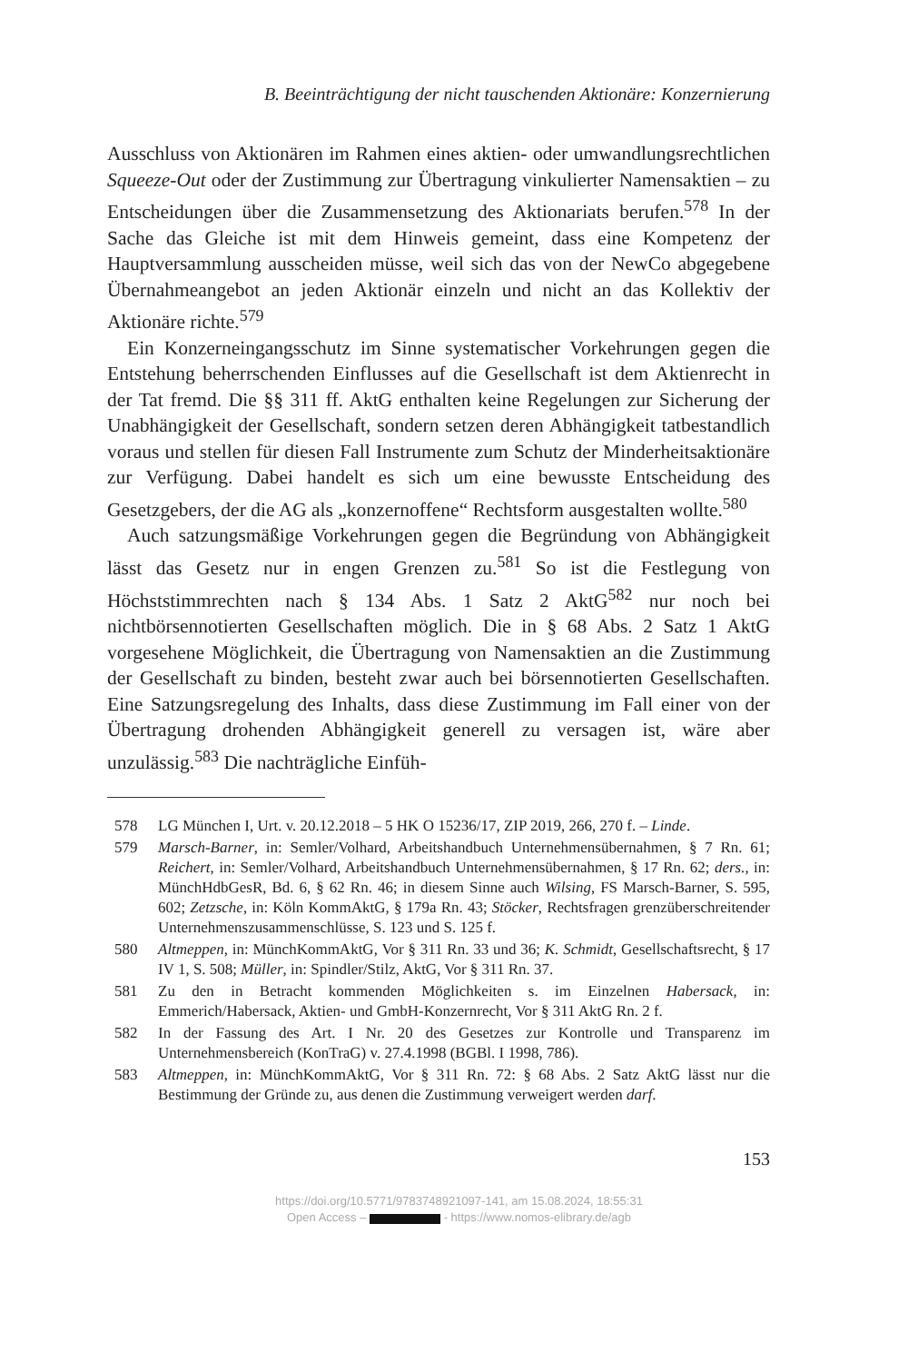B. Beeinträchtigung der nicht tauschenden Aktionäre: Konzernierung
Ausschluss von Aktionären im Rahmen eines aktien- oder umwandlungsrechtlichen Squeeze-Out oder der Zustimmung zur Übertragung vinkulierter Namensaktien – zu Entscheidungen über die Zusammensetzung des Aktionariats berufen.<sup>578</sup> In der Sache das Gleiche ist mit dem Hinweis gemeint, dass eine Kompetenz der Hauptversammlung ausscheiden müsse, weil sich das von der NewCo abgegebene Übernahmeangebot an jeden Aktionär einzeln und nicht an das Kollektiv der Aktionäre richte.<sup>579</sup>
Ein Konzerneingangsschutz im Sinne systematischer Vorkehrungen gegen die Entstehung beherrschenden Einflusses auf die Gesellschaft ist dem Aktienrecht in der Tat fremd. Die §§ 311 ff. AktG enthalten keine Regelungen zur Sicherung der Unabhängigkeit der Gesellschaft, sondern setzen deren Abhängigkeit tatbestandlich voraus und stellen für diesen Fall Instrumente zum Schutz der Minderheitsaktionäre zur Verfügung. Dabei handelt es sich um eine bewusste Entscheidung des Gesetzgebers, der die AG als „konzernoffene“ Rechtsform ausgestalten wollte.<sup>580</sup>
Auch satzungsmäßige Vorkehrungen gegen die Begründung von Abhängigkeit lässt das Gesetz nur in engen Grenzen zu.<sup>581</sup> So ist die Festlegung von Höchststimmrechten nach § 134 Abs. 1 Satz 2 AktG<sup>582</sup> nur noch bei nichtbörsennotierten Gesellschaften möglich. Die in § 68 Abs. 2 Satz 1 AktG vorgesehene Möglichkeit, die Übertragung von Namensaktien an die Zustimmung der Gesellschaft zu binden, besteht zwar auch bei börsennotierten Gesellschaften. Eine Satzungsregelung des Inhalts, dass diese Zustimmung im Fall einer von der Übertragung drohenden Abhängigkeit generell zu versagen ist, wäre aber unzulässig.<sup>583</sup> Die nachträgliche Einfüh-
578 LG München I, Urt. v. 20.12.2018 – 5 HK O 15236/17, ZIP 2019, 266, 270 f. – Linde.
579 Marsch-Barner, in: Semler/Volhard, Arbeitshandbuch Unternehmensübernahmen, § 7 Rn. 61; Reichert, in: Semler/Volhard, Arbeitshandbuch Unternehmensübernahmen, § 17 Rn. 62; ders., in: MünchHdbGesR, Bd. 6, § 62 Rn. 46; in diesem Sinne auch Wilsing, FS Marsch-Barner, S. 595, 602; Zetzsche, in: Köln KommAktG, § 179a Rn. 43; Stöcker, Rechtsfragen grenzüberschreitender Unternehmenszusammenschlüsse, S. 123 und S. 125 f.
580 Altmeppen, in: MünchKommAktG, Vor § 311 Rn. 33 und 36; K. Schmidt, Gesellschaftsrecht, § 17 IV 1, S. 508; Müller, in: Spindler/Stilz, AktG, Vor § 311 Rn. 37.
581 Zu den in Betracht kommenden Möglichkeiten s. im Einzelnen Habersack, in: Emmerich/Habersack, Aktien- und GmbH-Konzernrecht, Vor § 311 AktG Rn. 2 f.
582 In der Fassung des Art. I Nr. 20 des Gesetzes zur Kontrolle und Transparenz im Unternehmensbereich (KonTraG) v. 27.4.1998 (BGBl. I 1998, 786).
583 Altmeppen, in: MünchKommAktG, Vor § 311 Rn. 72: § 68 Abs. 2 Satz AktG lässt nur die Bestimmung der Gründe zu, aus denen die Zustimmung verweigert werden darf.
153
https://doi.org/10.5771/9783748921097-141, am 15.08.2024, 18:55:31
Open Access – - https://www.nomos-elibrary.de/agb